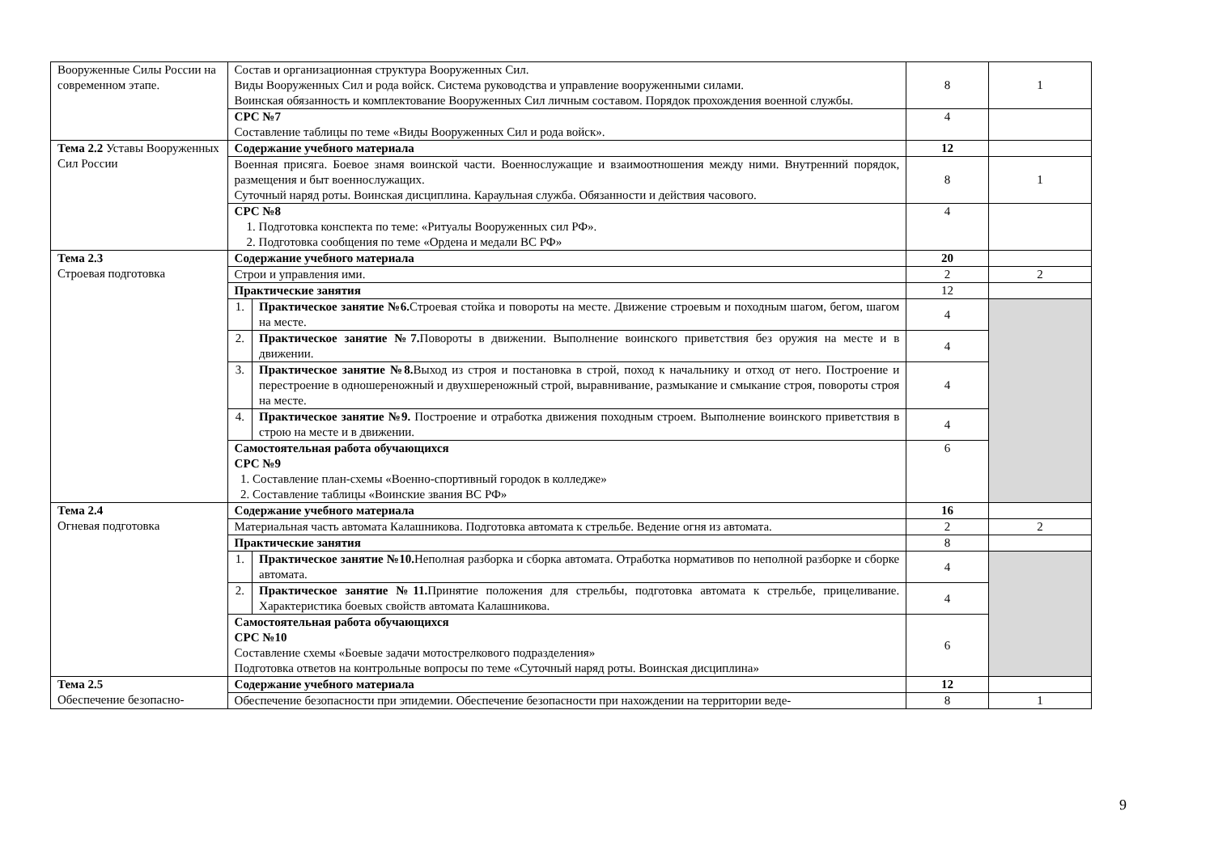| Вооруженные Силы России на современном этапе. | Состав и организационная структура Вооруженных Сил. Виды Вооруженных Сил и рода войск. Система руководства и управление вооруженными силами. Воинская обязанность и комплектование Вооруженных Сил личным составом. Порядок прохождения военной службы. | | 8 | 1 |
| | СРС №7 Составление таблицы по теме «Виды Вооруженных Сил и рода войск». | | 4 | |
| Тема 2.2 Уставы Вооруженных Сил России | Содержание учебного материала | | 12 | |
| | Военная присяга. Боевое знамя воинской части. Военнослужащие и взаимоотношения между ними. Внутренний порядок, размещения и быт военнослужащих. Суточный наряд роты. Воинская дисциплина. Караульная служба. Обязанности и действия часового. | | 8 | 1 |
| | СРС №8 1. Подготовка конспекта по теме: «Ритуалы Вооруженных сил РФ». 2. Подготовка сообщения по теме «Ордена и медали ВС РФ» | | 4 | |
| Тема 2.3 Строевая подготовка | Содержание учебного материала | | 20 | |
| | Строи и управления ими. | | 2 | 2 |
| | Практические занятия | | 12 | |
| | 1. | Практическое занятие №6. Строевая стойка и повороты на месте. Движение строевым и походным шагом, бегом, шагом на месте. | 4 | |
| | 2. | Практическое занятие №7. Повороты в движении. Выполнение воинского приветствия без оружия на месте и в движении. | 4 | |
| | 3. | Практическое занятие №8. Выход из строя и постановка в строй, поход к начальнику и отход от него. Построение и перестроение в одношереножный и двухшереножный строй, выравнивание, размыкание и смыкание строя, повороты строя на месте. | 4 | |
| | 4. | Практическое занятие №9. Построение и отработка движения походным строем. Выполнение воинского приветствия в строю на месте и в движении. | 4 | |
| | Самостоятельная работа обучающихся СРС №9 1. Составление план-схемы «Военно-спортивный городок в колледже» 2. Составление таблицы «Воинские звания ВС РФ» | | 6 | |
| Тема 2.4 Огневая подготовка | Содержание учебного материала | | 16 | |
| | Материальная часть автомата Калашникова. Подготовка автомата к стрельбе. Ведение огня из автомата. | | 2 | 2 |
| | Практические занятия | | 8 | |
| | 1. | Практическое занятие №10. Неполная разборка и сборка автомата. Отработка нормативов по неполной разборке и сборке автомата. | 4 | |
| | 2. | Практическое занятие №11. Принятие положения для стрельбы, подготовка автомата к стрельбе, прицеливание. Характеристика боевых свойств автомата Калашникова. | 4 | |
| | Самостоятельная работа обучающихся СРС №10 Составление схемы «Боевые задачи мотострелкового подразделения» Подготовка ответов на контрольные вопросы по теме «Суточный наряд роты. Воинская дисциплина» | | 6 | |
| Тема 2.5 Обеспечение безопасно- | Содержание учебного материала | | 12 | |
| | Обеспечение безопасности при эпидемии. Обеспечение безопасности при нахождении на территории веде- | | 8 | 1 |
9